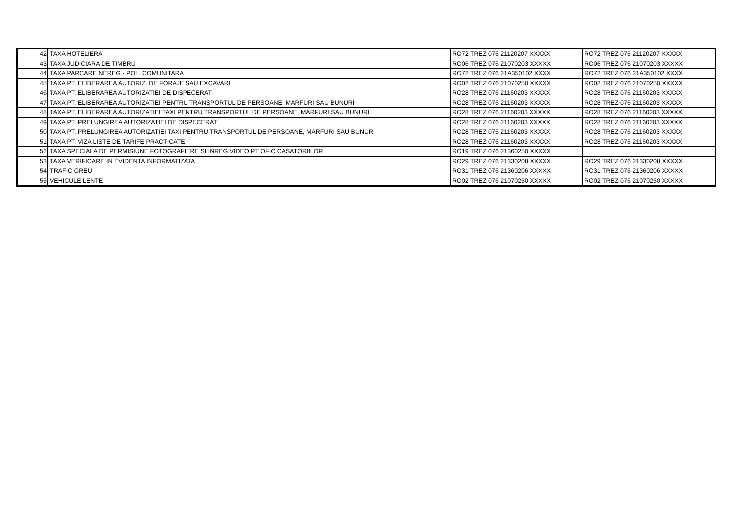| 42 | TAXA HOTELIERA | RO72 TREZ 076 21120207 XXXXX | RO72 TREZ 076 21120207 XXXXX |
| 43 | TAXA JUDICIARA DE TIMBRU | RO06 TREZ 076 21070203 XXXXX | RO06 TREZ 076 21070203 XXXXX |
| 44 | TAXA PARCARE NEREG.- POL. COMUNITARA | RO72 TREZ 076 21A350102 XXXX | RO72 TREZ 076 21A350102 XXXX |
| 45 | TAXA PT. ELIBERAREA AUTORIZ. DE FORAJE SAU EXCAVARI | RO02 TREZ 076 21070250 XXXXX | RO02 TREZ 076 21070250 XXXXX |
| 46 | TAXA PT. ELIBERAREA AUTORIZATIEI DE DISPECERAT | RO28 TREZ 076 21160203 XXXXX | RO28 TREZ 076 21160203 XXXXX |
| 47 | TAXA PT. ELIBERAREA AUTORIZATIEI PENTRU TRANSPORTUL DE PERSOANE, MARFURI SAU BUNURI | RO28 TREZ 076 21160203 XXXXX | RO28 TREZ 076 21160203 XXXXX |
| 48 | TAXA PT. ELIBERAREA AUTORIZATIEI TAXI PENTRU TRANSPORTUL DE PERSOANE, MARFURI SAU BUNURI | RO28 TREZ 076 21160203 XXXXX | RO28 TREZ 076 21160203 XXXXX |
| 49 | TAXA PT. PRELUNGIREA AUTORIZATIEI DE DISPECERAT | RO28 TREZ 076 21160203 XXXXX | RO28 TREZ 076 21160203 XXXXX |
| 50 | TAXA PT. PRELUNGIREA AUTORIZATIEI TAXI PENTRU TRANSPORTUL DE PERSOANE, MARFURI SAU BUNURI | RO28 TREZ 076 21160203 XXXXX | RO28 TREZ 076 21160203 XXXXX |
| 51 | TAXA PT. VIZA LISTE DE TARIFE PRACTICATE | RO28 TREZ 076 21160203 XXXXX | RO28 TREZ 076 21160203 XXXXX |
| 52 | TAXA SPECIALA DE PERMISIUNE FOTOGRAFIERE SI INREG.VIDEO PT OFIC CASATORIILOR | RO19 TREZ 076 21360250 XXXXX | |
| 53 | TAXA VERIFICARE IN EVIDENTA INFORMATIZATA | RO29 TREZ 076 21330208 XXXXX | RO29 TREZ 076 21330208 XXXXX |
| 54 | TRAFIC GREU | RO31 TREZ 076 21360206 XXXXX | RO31 TREZ 076 21360206 XXXXX |
| 55 | VEHICULE LENTE | RO02 TREZ 076 21070250 XXXXX | RO02 TREZ 076 21070250 XXXXX |